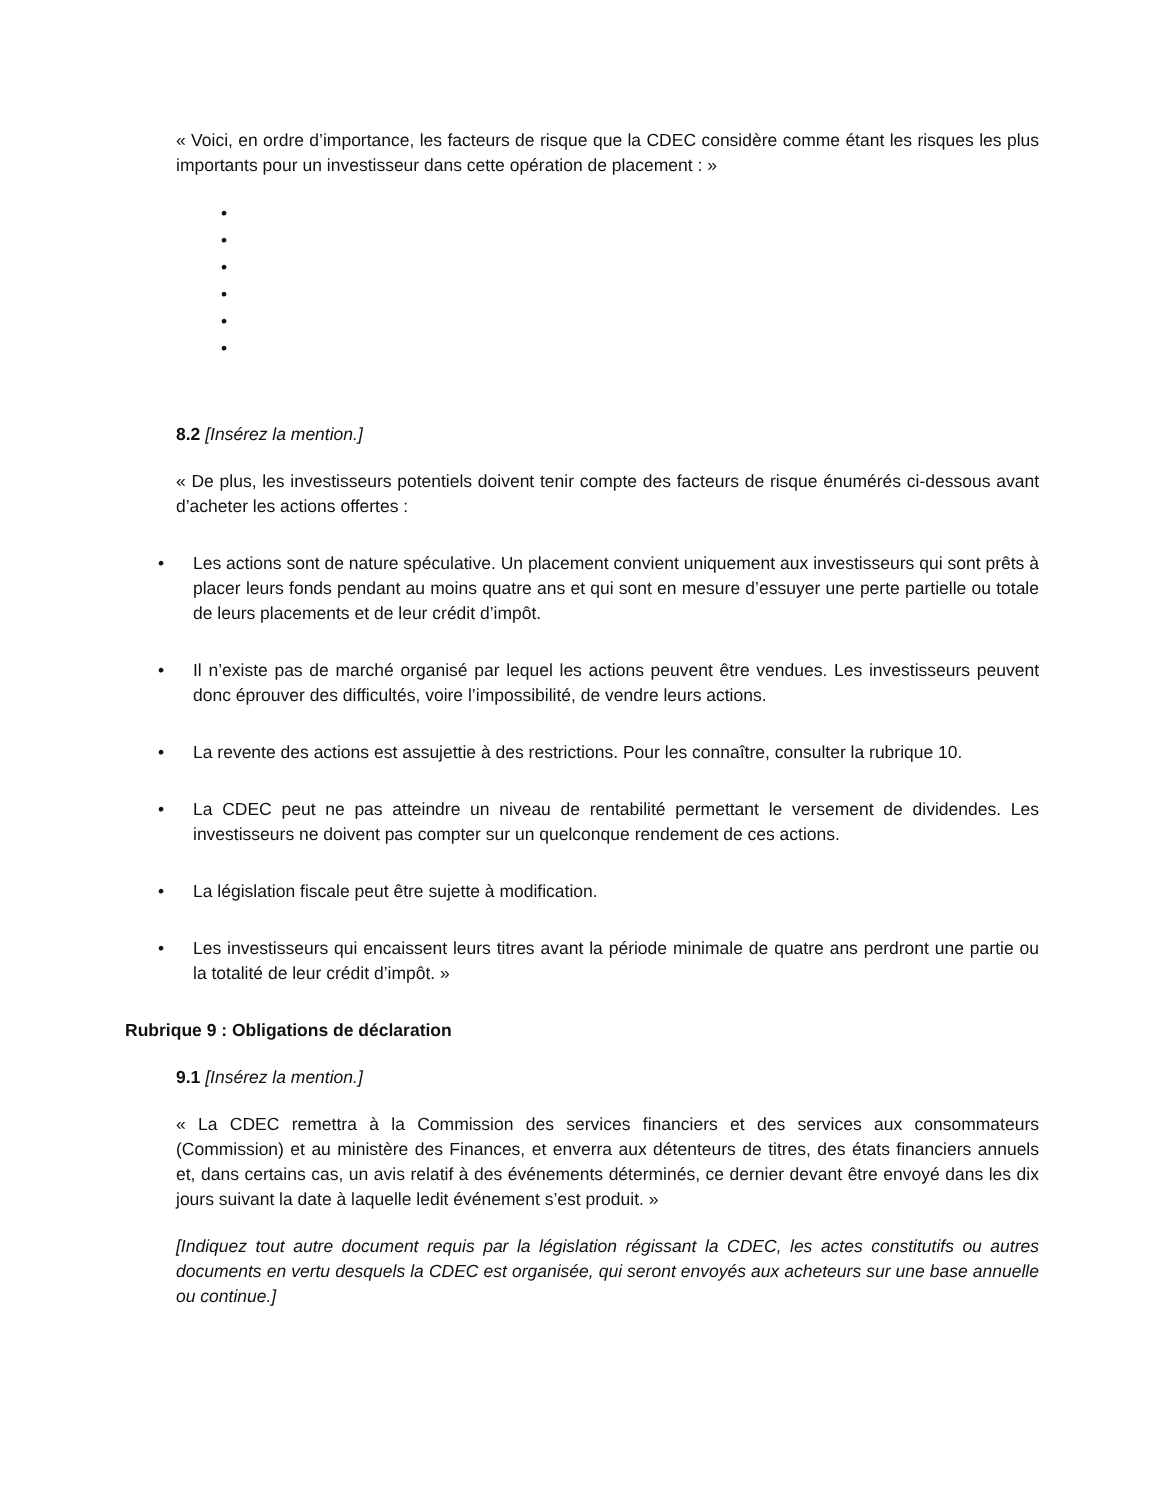« Voici, en ordre d’importance, les facteurs de risque que la CDEC considère comme étant les risques les plus importants pour un investisseur dans cette opération de placement : »
•
•
•
•
•
•
8.2 [Insérez la mention.]
« De plus, les investisseurs potentiels doivent tenir compte des facteurs de risque énumérés ci-dessous avant d’acheter les actions offertes :
• Les actions sont de nature spéculative. Un placement convient uniquement aux investisseurs qui sont prêts à placer leurs fonds pendant au moins quatre ans et qui sont en mesure d’essuyer une perte partielle ou totale de leurs placements et de leur crédit d’impôt.
• Il n’existe pas de marché organisé par lequel les actions peuvent être vendues. Les investisseurs peuvent donc éprouver des difficultés, voire l’impossibilité, de vendre leurs actions.
• La revente des actions est assujettie à des restrictions. Pour les connaître, consulter la rubrique 10.
• La CDEC peut ne pas atteindre un niveau de rentabilité permettant le versement de dividendes. Les investisseurs ne doivent pas compter sur un quelconque rendement de ces actions.
• La législation fiscale peut être sujette à modification.
• Les investisseurs qui encaissent leurs titres avant la période minimale de quatre ans perdront une partie ou la totalité de leur crédit d’impôt. »
Rubrique 9 : Obligations de déclaration
9.1 [Insérez la mention.]
« La CDEC remettra à la Commission des services financiers et des services aux consommateurs (Commission) et au ministère des Finances, et enverra aux détenteurs de titres, des états financiers annuels et, dans certains cas, un avis relatif à des événements déterminés, ce dernier devant être envoyé dans les dix jours suivant la date à laquelle ledit événement s’est produit. »
[Indiquez tout autre document requis par la législation régissant la CDEC, les actes constitutifs ou autres documents en vertu desquels la CDEC est organisée, qui seront envoyés aux acheteurs sur une base annuelle ou continue.]